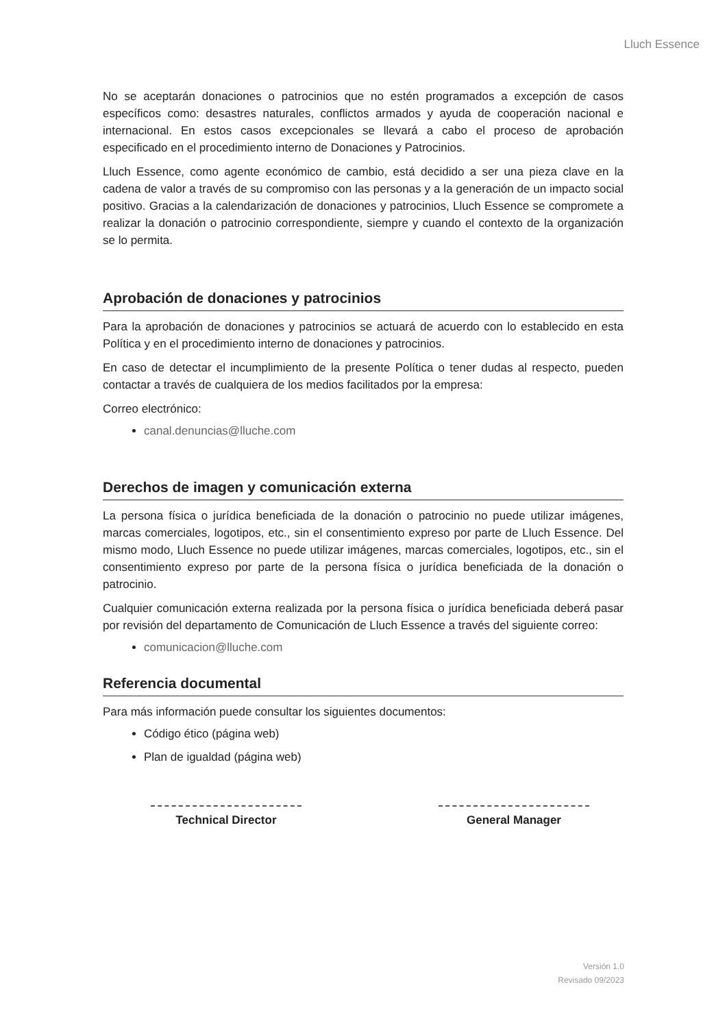Lluch Essence
No se aceptarán donaciones o patrocinios que no estén programados a excepción de casos específicos como: desastres naturales, conflictos armados y ayuda de cooperación nacional e internacional. En estos casos excepcionales se llevará a cabo el proceso de aprobación especificado en el procedimiento interno de Donaciones y Patrocinios.
Lluch Essence, como agente económico de cambio, está decidido a ser una pieza clave en la cadena de valor a través de su compromiso con las personas y a la generación de un impacto social positivo. Gracias a la calendarización de donaciones y patrocinios, Lluch Essence se compromete a realizar la donación o patrocinio correspondiente, siempre y cuando el contexto de la organización se lo permita.
Aprobación de donaciones y patrocinios
Para la aprobación de donaciones y patrocinios se actuará de acuerdo con lo establecido en esta Política y en el procedimiento interno de donaciones y patrocinios.
En caso de detectar el incumplimiento de la presente Política o tener dudas al respecto, pueden contactar a través de cualquiera de los medios facilitados por la empresa:
Correo electrónico:
canal.denuncias@lluche.com
Derechos de imagen y comunicación externa
La persona física o jurídica beneficiada de la donación o patrocinio no puede utilizar imágenes, marcas comerciales, logotipos, etc., sin el consentimiento expreso por parte de Lluch Essence. Del mismo modo, Lluch Essence no puede utilizar imágenes, marcas comerciales, logotipos, etc., sin el consentimiento expreso por parte de la persona física o jurídica beneficiada de la donación o patrocinio.
Cualquier comunicación externa realizada por la persona física o jurídica beneficiada deberá pasar por revisión del departamento de Comunicación de Lluch Essence a través del siguiente correo:
comunicacion@lluche.com
Referencia documental
Para más información puede consultar los siguientes documentos:
Código ético (página web)
Plan de igualdad (página web)
Technical Director General Manager
Versión 1.0
Revisado 09/2023